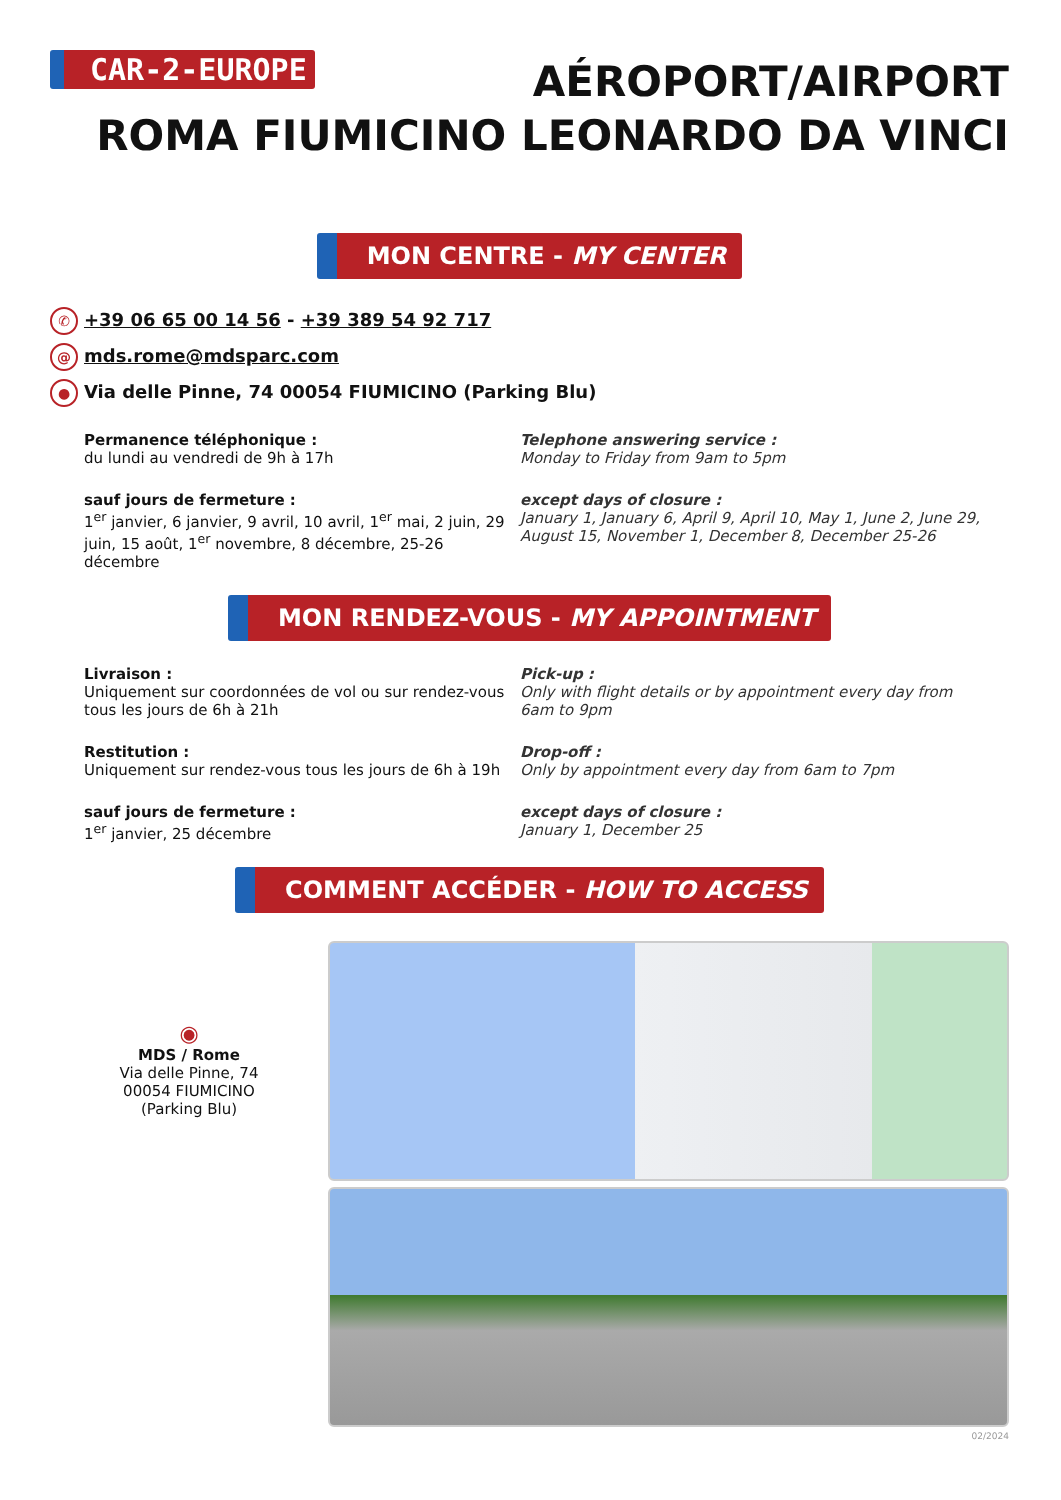CAR-2-EUROPE
AÉROPORT/AIRPORT
ROMA FIUMICINO LEONARDO DA VINCI
MON CENTRE - MY CENTER
✆ +39 06 65 00 14 56 - +39 389 54 92 717
@ mds.rome@mdsparc.com
● Via delle Pinne, 74 00054 FIUMICINO (Parking Blu)
Permanence téléphonique :
du lundi au vendredi de 9h à 17h
Telephone answering service :
Monday to Friday from 9am to 5pm
sauf jours de fermeture :
1<sup>er</sup> janvier, 6 janvier, 9 avril, 10 avril, 1<sup>er</sup> mai, 2 juin, 29 juin, 15 août, 1<sup>er</sup> novembre, 8 décembre, 25-26 décembre
except days of closure :
January 1, January 6, April 9, April 10, May 1, June 2, June 29, August 15, November 1, December 8, December 25-26
MON RENDEZ-VOUS - MY APPOINTMENT
Livraison :
Uniquement sur coordonnées de vol ou sur rendez-vous tous les jours de 6h à 21h
Pick-up :
Only with flight details or by appointment every day from 6am to 9pm
Restitution :
Uniquement sur rendez-vous tous les jours de 6h à 19h
Drop-off :
Only by appointment every day from 6am to 7pm
sauf jours de fermeture :
1<sup>er</sup> janvier, 25 décembre
except days of closure :
January 1, December 25
COMMENT ACCÉDER - HOW TO ACCESS
◉
MDS / Rome
Via delle Pinne, 74
00054 FIUMICINO
(Parking Blu)
02/2024